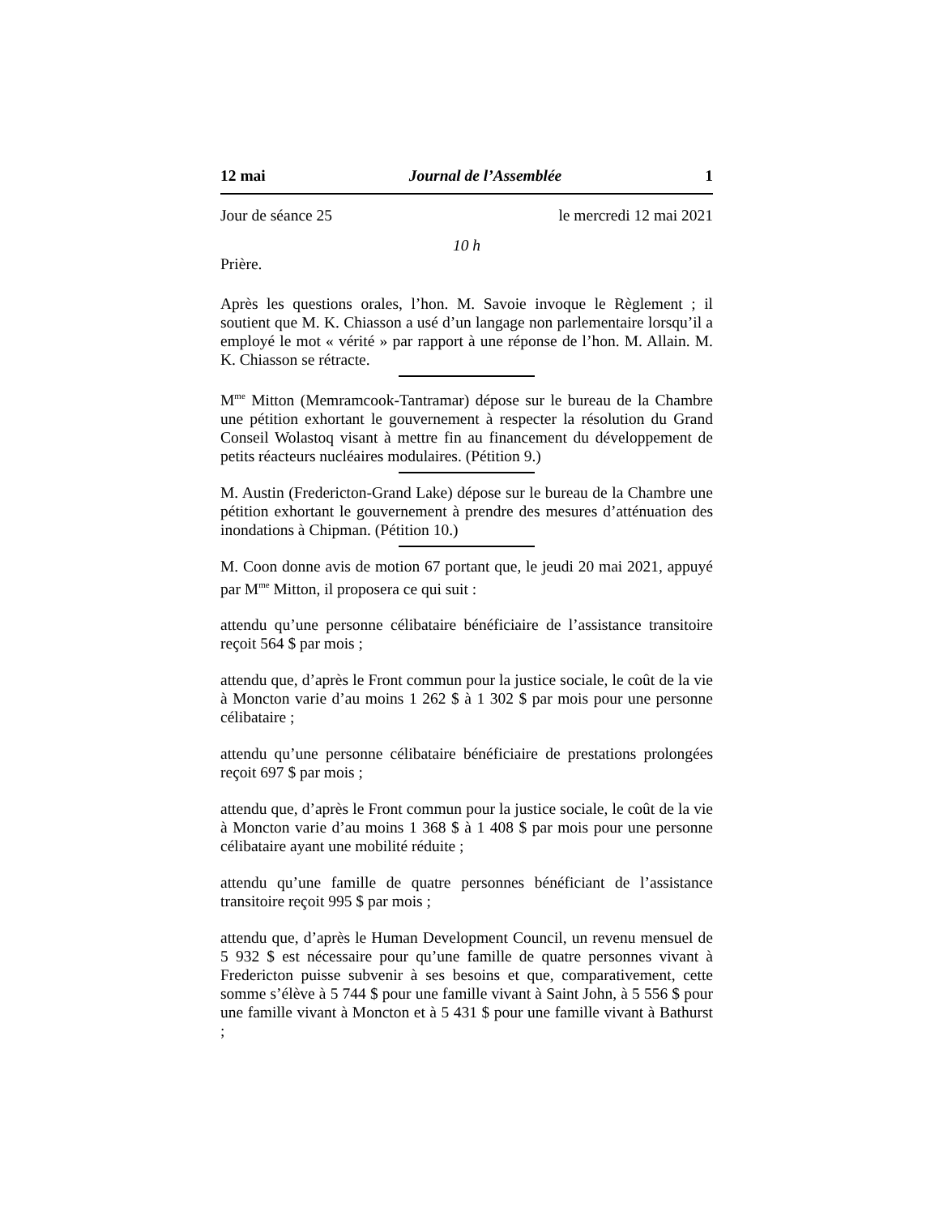12 mai Journal de l’Assemblée 1
Jour de séance 25 le mercredi 12 mai 2021
10 h
Prière.
Après les questions orales, l’hon. M. Savoie invoque le Règlement ; il soutient que M. K. Chiasson a usé d’un langage non parlementaire lorsqu’il a employé le mot « vérité » par rapport à une réponse de l’hon. M. Allain. M. K. Chiasson se rétracte.
M<sup>me</sup> Mitton (Memramcook-Tantramar) dépose sur le bureau de la Chambre une pétition exhortant le gouvernement à respecter la résolution du Grand Conseil Wolastoq visant à mettre fin au financement du développement de petits réacteurs nucléaires modulaires. (Pétition 9.)
M. Austin (Fredericton-Grand Lake) dépose sur le bureau de la Chambre une pétition exhortant le gouvernement à prendre des mesures d’atténuation des inondations à Chipman. (Pétition 10.)
M. Coon donne avis de motion 67 portant que, le jeudi 20 mai 2021, appuyé par M<sup>me</sup> Mitton, il proposera ce qui suit :
attendu qu’une personne célibataire bénéficiaire de l’assistance transitoire reçoit 564 $ par mois ;
attendu que, d’après le Front commun pour la justice sociale, le coût de la vie à Moncton varie d’au moins 1 262 $ à 1 302 $ par mois pour une personne célibataire ;
attendu qu’une personne célibataire bénéficiaire de prestations prolongées reçoit 697 $ par mois ;
attendu que, d’après le Front commun pour la justice sociale, le coût de la vie à Moncton varie d’au moins 1 368 $ à 1 408 $ par mois pour une personne célibataire ayant une mobilité réduite ;
attendu qu’une famille de quatre personnes bénéficiant de l’assistance transitoire reçoit 995 $ par mois ;
attendu que, d’après le Human Development Council, un revenu mensuel de 5 932 $ est nécessaire pour qu’une famille de quatre personnes vivant à Fredericton puisse subvenir à ses besoins et que, comparativement, cette somme s’élève à 5 744 $ pour une famille vivant à Saint John, à 5 556 $ pour une famille vivant à Moncton et à 5 431 $ pour une famille vivant à Bathurst ;